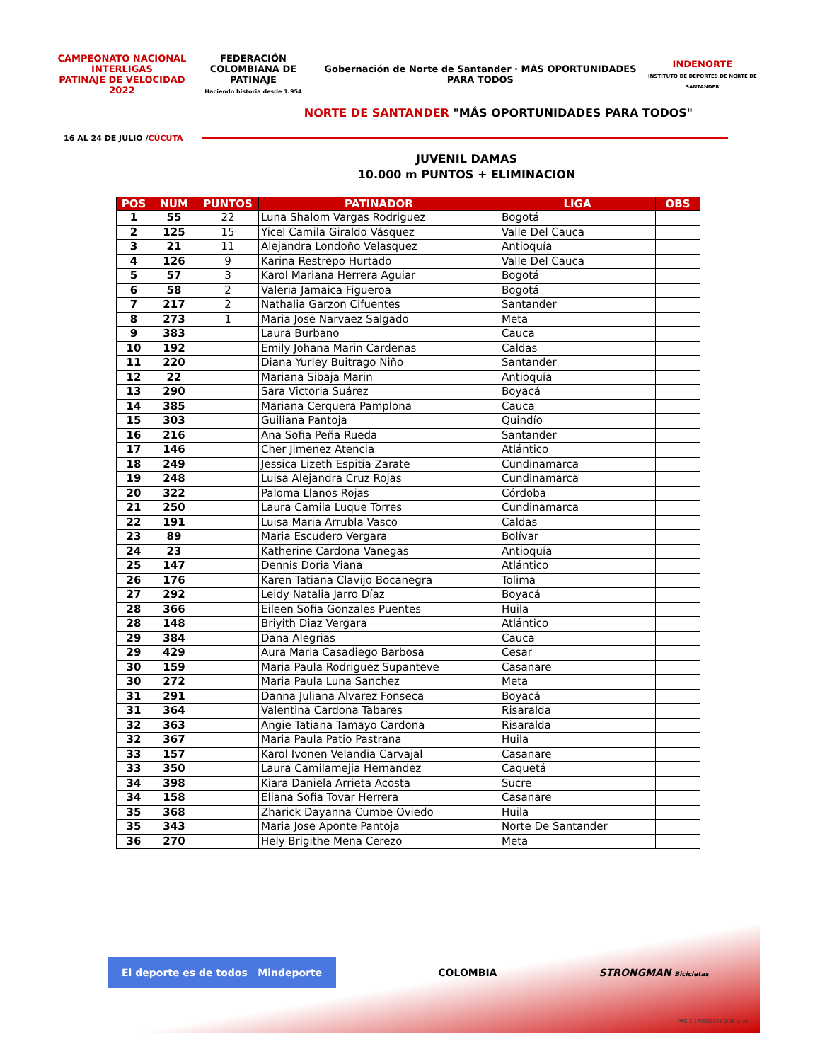CAMPEONATO NACIONAL
INTERLIGAS
PATINAJE DE VELOCIDAD 2022
FEDERACIÓN COLOMBIANA DE
PATINAJE
Haciendo historia desde 1.954
Gobernación de Norte de Santander · MÁS OPORTUNIDADES PARA TODOS
INDENORTE
INSTITUTO DE DEPORTES DE NORTE DE SANTANDER
NORTE DE SANTANDER "MÁS OPORTUNIDADES PARA TODOS"
16 AL 24 DE JULIO /CÚCUTA
JUVENIL DAMAS
10.000 m PUNTOS + ELIMINACION
| POS | NUM | PUNTOS | PATINADOR | LIGA | OBS |
| --- | --- | --- | --- | --- | --- |
| 1 | 55 | 22 | Luna Shalom Vargas Rodriguez | Bogotá | |
| 2 | 125 | 15 | Yicel Camila Giraldo Vásquez | Valle Del Cauca | |
| 3 | 21 | 11 | Alejandra Londoño Velasquez | Antioquía | |
| 4 | 126 | 9 | Karina Restrepo Hurtado | Valle Del Cauca | |
| 5 | 57 | 3 | Karol Mariana Herrera Aguiar | Bogotá | |
| 6 | 58 | 2 | Valeria Jamaica Figueroa | Bogotá | |
| 7 | 217 | 2 | Nathalia Garzon Cifuentes | Santander | |
| 8 | 273 | 1 | Maria Jose Narvaez Salgado | Meta | |
| 9 | 383 | | Laura Burbano | Cauca | |
| 10 | 192 | | Emily Johana Marin Cardenas | Caldas | |
| 11 | 220 | | Diana Yurley Buitrago Niño | Santander | |
| 12 | 22 | | Mariana Sibaja Marin | Antioquía | |
| 13 | 290 | | Sara Victoria Suárez | Boyacá | |
| 14 | 385 | | Mariana Cerquera Pamplona | Cauca | |
| 15 | 303 | | Guiliana Pantoja | Quindío | |
| 16 | 216 | | Ana Sofia Peña Rueda | Santander | |
| 17 | 146 | | Cher Jimenez Atencia | Atlántico | |
| 18 | 249 | | Jessica Lizeth Espitia Zarate | Cundinamarca | |
| 19 | 248 | | Luisa Alejandra Cruz Rojas | Cundinamarca | |
| 20 | 322 | | Paloma Llanos Rojas | Córdoba | |
| 21 | 250 | | Laura Camila Luque Torres | Cundinamarca | |
| 22 | 191 | | Luisa Maria Arrubla Vasco | Caldas | |
| 23 | 89 | | Maria Escudero Vergara | Bolívar | |
| 24 | 23 | | Katherine Cardona Vanegas | Antioquía | |
| 25 | 147 | | Dennis Doria Viana | Atlántico | |
| 26 | 176 | | Karen Tatiana Clavijo Bocanegra | Tolima | |
| 27 | 292 | | Leidy Natalia Jarro Díaz | Boyacá | |
| 28 | 366 | | Eileen Sofia Gonzales Puentes | Huila | |
| 28 | 148 | | Briyith Diaz Vergara | Atlántico | |
| 29 | 384 | | Dana Alegrias | Cauca | |
| 29 | 429 | | Aura Maria Casadiego Barbosa | Cesar | |
| 30 | 159 | | Maria Paula Rodriguez Supanteve | Casanare | |
| 30 | 272 | | Maria Paula Luna Sanchez | Meta | |
| 31 | 291 | | Danna Juliana Alvarez Fonseca | Boyacá | |
| 31 | 364 | | Valentina Cardona Tabares | Risaralda | |
| 32 | 363 | | Angie Tatiana Tamayo Cardona | Risaralda | |
| 32 | 367 | | Maria Paula Patio Pastrana | Huila | |
| 33 | 157 | | Karol Ivonen Velandia Carvajal | Casanare | |
| 33 | 350 | | Laura Camilamejia Hernandez | Caquetá | |
| 34 | 398 | | Kiara Daniela Arrieta Acosta | Sucre | |
| 34 | 158 | | Eliana Sofia Tovar Herrera | Casanare | |
| 35 | 368 | | Zharick Dayanna Cumbe Oviedo | Huila | |
| 35 | 343 | | Maria Jose Aponte Pantoja | Norte De Santander | |
| 36 | 270 | | Hely Brigithe Mena Cerezo | Meta | |
El deporte es de todos Mindeporte
COLOMBIA STRONGMAN Bicicletas
PAG 3 17/07/2022 9:08 p. m.